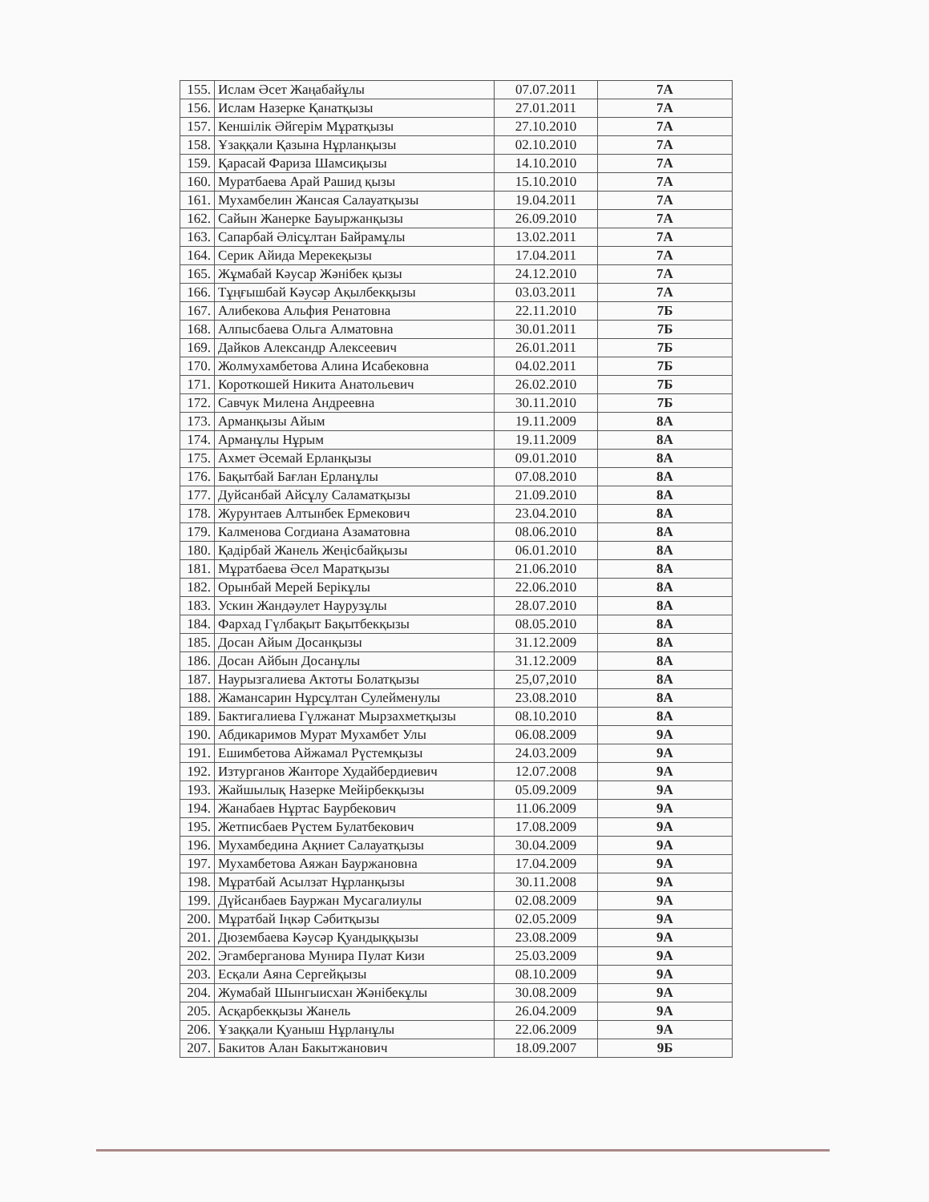| 155. | Ислам Әсет Жаңабайұлы | 07.07.2011 | 7А |
| 156. | Ислам Назерке Қанатқызы | 27.01.2011 | 7А |
| 157. | Кеншілік Әйгерім Мұратқызы | 27.10.2010 | 7А |
| 158. | Ұзаққали Қазына Нұрланқызы | 02.10.2010 | 7А |
| 159. | Қарасай Фариза Шамсиқызы | 14.10.2010 | 7А |
| 160. | Муратбаева Арай Рашид қызы | 15.10.2010 | 7А |
| 161. | Мухамбелин Жансая Салауатқызы | 19.04.2011 | 7А |
| 162. | Сайын Жанерке Бауыржанқызы | 26.09.2010 | 7А |
| 163. | Сапарбай Әлісұлтан Байрамұлы | 13.02.2011 | 7А |
| 164. | Серик Айида Мерекеқызы | 17.04.2011 | 7А |
| 165. | Жұмабай Кәусар Жәнібек қызы | 24.12.2010 | 7А |
| 166. | Тұңғышбай Кәусәр Ақылбекқызы | 03.03.2011 | 7А |
| 167. | Алибекова Альфия Ренатовна | 22.11.2010 | 7Б |
| 168. | Алпысбаева Ольга Алматовна | 30.01.2011 | 7Б |
| 169. | Дайков Александр Алексеевич | 26.01.2011 | 7Б |
| 170. | Жолмухамбетова Алина Исабековна | 04.02.2011 | 7Б |
| 171. | Короткошей Никита Анатольевич | 26.02.2010 | 7Б |
| 172. | Савчук Милена Андреевна | 30.11.2010 | 7Б |
| 173. | Арманқызы Айым | 19.11.2009 | 8А |
| 174. | Арманұлы Нұрым | 19.11.2009 | 8А |
| 175. | Ахмет Әсемай Ерланқызы | 09.01.2010 | 8А |
| 176. | Бақытбай Бағлан Ерланұлы | 07.08.2010 | 8А |
| 177. | Дуйсанбай Айсұлу Саламатқызы | 21.09.2010 | 8А |
| 178. | Журунтаев Алтынбек Ермекович | 23.04.2010 | 8А |
| 179. | Калменова Согдиана Азаматовна | 08.06.2010 | 8А |
| 180. | Қадірбай Жанель Жеңісбайқызы | 06.01.2010 | 8А |
| 181. | Мұратбаева Әсел Маратқызы | 21.06.2010 | 8А |
| 182. | Орынбай Мерей Берікұлы | 22.06.2010 | 8А |
| 183. | Ускин Жандәулет Наурузұлы | 28.07.2010 | 8А |
| 184. | Фархад Гүлбақыт Бақытбекқызы | 08.05.2010 | 8А |
| 185. | Досан Айым Досанқызы | 31.12.2009 | 8А |
| 186. | Досан Айбын Досанұлы | 31.12.2009 | 8А |
| 187. | Наурызгалиева Актоты Болатқызы | 25,07,2010 | 8А |
| 188. | Жамансарин Нұрсұлтан Сулейменулы | 23.08.2010 | 8А |
| 189. | Бактигалиева Гүлжанат Мырзахметқызы | 08.10.2010 | 8А |
| 190. | Абдикаримов Мурат Мухамбет Улы | 06.08.2009 | 9А |
| 191. | Ешимбетова Айжамал Рүстемқызы | 24.03.2009 | 9А |
| 192. | Изтурганов Жанторе Худайбердиевич | 12.07.2008 | 9А |
| 193. | Жайшылық Назерке Мейірбекқызы | 05.09.2009 | 9А |
| 194. | Жанабаев Нұртас Баурбекович | 11.06.2009 | 9А |
| 195. | Жетписбаев Рүстем Булатбекович | 17.08.2009 | 9А |
| 196. | Мухамбедина Ақниет Салауатқызы | 30.04.2009 | 9А |
| 197. | Мухамбетова Аяжан Бауржановна | 17.04.2009 | 9А |
| 198. | Мұратбай Асылзат Нұрланқызы | 30.11.2008 | 9А |
| 199. | Дүйсанбаев Бауржан Мусагалиулы | 02.08.2009 | 9А |
| 200. | Мұратбай Іңкәр Сәбитқызы | 02.05.2009 | 9А |
| 201. | Дюзембаева Кәусәр Қуандыққызы | 23.08.2009 | 9А |
| 202. | Эгамберганова Мунира Пулат Кизи | 25.03.2009 | 9А |
| 203. | Есқали Аяна Сергейқызы | 08.10.2009 | 9А |
| 204. | Жумабай Шынгыисхан Жәнібекұлы | 30.08.2009 | 9А |
| 205. | Асқарбекқызы Жанель | 26.04.2009 | 9А |
| 206. | Ұзаққали Қуаныш Нұрланұлы | 22.06.2009 | 9А |
| 207. | Бакитов Алан Бакытжанович | 18.09.2007 | 9Б |